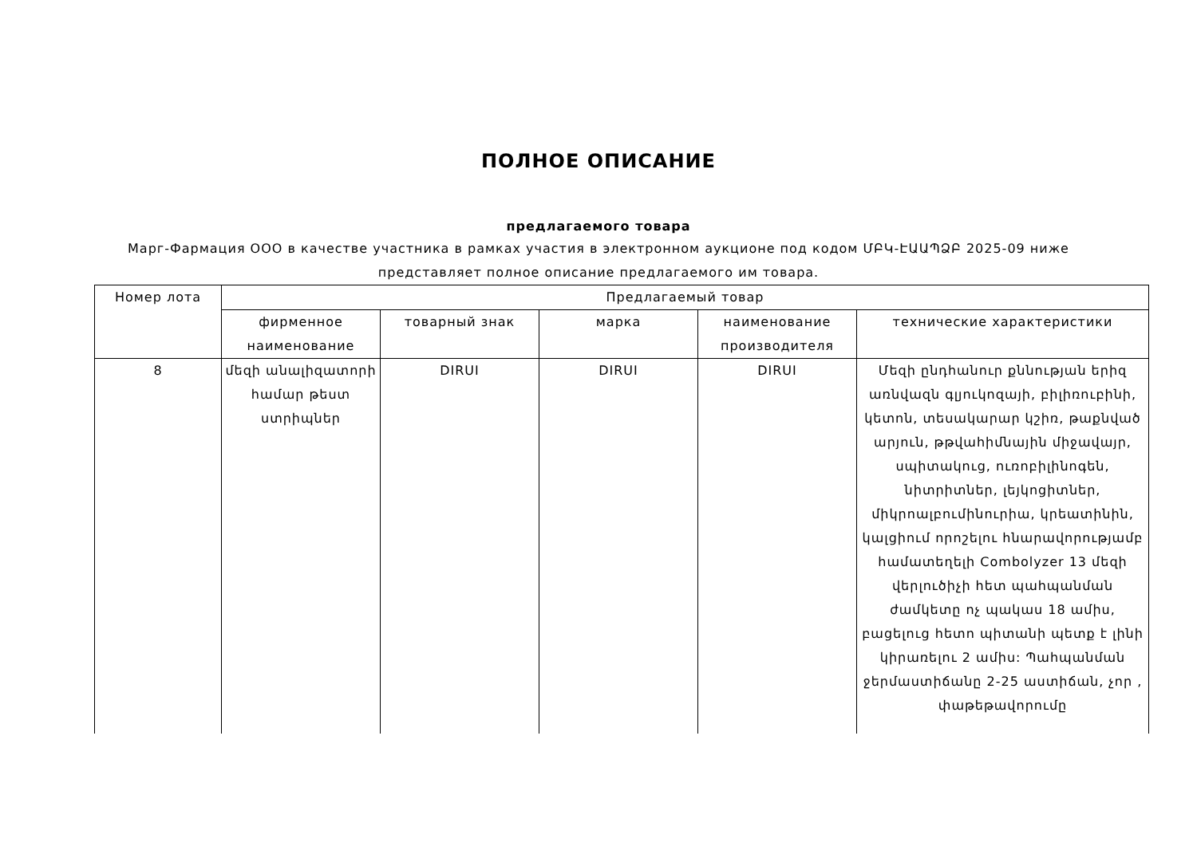ПОЛНОЕ ОПИСАНИЕ
предлагаемого товара
Марг-Фармация ООО в качестве участника в рамках участия в электронном аукционе под кодом ՄԲԿ-ԷԱԱՊՁԲ 2025-09 ниже представляет полное описание предлагаемого им товара.
| Номер лота | Предлагаемый товар | | | | |
| --- | --- | --- | --- | --- | --- |
| | фирменное наименование | товарный знак | марка | наименование производителя | технические характеристики |
| 8 | մեզի անալիզատորի համար թեստ ստրիպներ | DIRUI | DIRUI | DIRUI | Մեզի ընդհանուր քննության երիզ առնվազն գլյուկոզայի, բիլիռուբինի, կետոն, տեսակարար կշիռ, թաքնված արյուն, թթվահիմնային միջավայր, սպիտակուց, ուռոբիլինոգեն, նիտրիտներ, լեյկոցիտներ, միկրոալբումինուրիա, կրեատինին, կալցիում որոշելու հնարավորությամբ համատեղելի Combolyzer 13 մեզի վերլուծիչի հետ պահպանման ժամկետը ոչ պակաս 18 ամիս, բացելուց հետո պիտանի պետք է լինի կիրառելու 2 ամիս: Պահպանման ջերմաստիճանը 2-25 աստիճան, չոր , փաթեթավորումը |